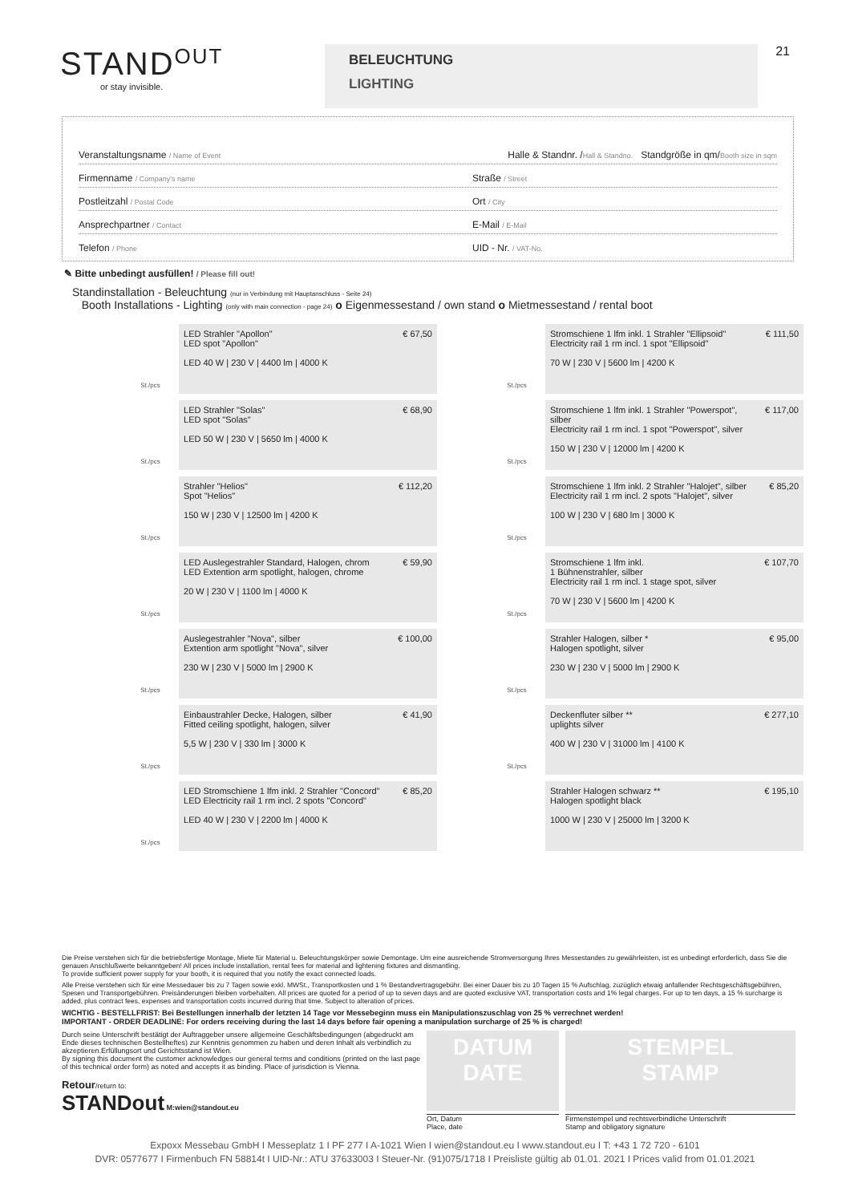STAND<sup>OUT</sup>
or stay invisible.
BELEUCHTUNG
LIGHTING
21
Veranstaltungsname / Name of Event Halle & Standnr. /Hall & Standno. Standgröße in qm/Booth size in sqm
Firmenname / Company's name Straße / Street
Postleitzahl / Postal Code Ort / City
Ansprechpartner / Contact E-Mail / E-Mail
Telefon / Phone UID - Nr. / VAT-No.
✎ Bitte unbedingt ausfüllen! / Please fill out!
Standinstallation - Beleuchtung (nur in Verbindung mit Hauptanschluss - Seite 24)
Booth Installations - Lighting (only with main connection - page 24) o Eigenmessestand / own stand o Mietmessestand / rental boot
| | St./pcs | LED Strahler "Apollon" LED spot "Apollon" LED 40 W / 230 V / 4400 lm / 4000 K | € 67,50 | | St./pcs | Stromschiene 1 lfm inkl. 1 Strahler "Ellipsoid" Electricity rail 1 rm incl. 1 spot "Ellipsoid" 70 W / 230 V / 5600 lm / 4200 K | € 111,50 |
| | St./pcs | LED Strahler "Solas" LED spot "Solas" LED 50 W / 230 V / 5650 lm / 4000 K | € 68,90 | | St./pcs | Stromschiene 1 lfm inkl. 1 Strahler "Powerspot", silber Electricity rail 1 rm incl. 1 spot "Powerspot", silver 150 W / 230 V / 12000 lm / 4200 K | € 117,00 |
| | St./pcs | Strahler "Helios" Spot "Helios" 150 W / 230 V / 12500 lm / 4200 K | € 112,20 | | St./pcs | Stromschiene 1 lfm inkl. 2 Strahler "Halojet", silber Electricity rail 1 rm incl. 2 spots "Halojet", silver 100 W / 230 V / 680 lm / 3000 K | € 85,20 |
| | St./pcs | LED Auslegestrahler Standard, Halogen, chrom LED Extention arm spotlight, halogen, chrome 20 W / 230 V / 1100 lm / 4000 K | € 59,90 | | St./pcs | Stromschiene 1 lfm inkl. 1 Bühnenstrahler, silber Electricity rail 1 rm incl. 1 stage spot, silver 70 W / 230 V / 5600 lm / 4200 K | € 107,70 |
| | St./pcs | Auslegestrahler "Nova", silber Extention arm spotlight "Nova", silver 230 W / 230 V / 5000 lm / 2900 K | € 100,00 | | St./pcs | Strahler Halogen, silber * Halogen spotlight, silver 230 W / 230 V / 5000 lm / 2900 K | € 95,00 |
| | St./pcs | Einbaustrahler Decke, Halogen, silber Fitted ceiling spotlight, halogen, silver 5,5 W / 230 V / 330 lm / 3000 K | € 41,90 | | St./pcs | Deckenfluter silber ** uplights silver 400 W / 230 V / 31000 lm / 4100 K | € 277,10 |
| | St./pcs | LED Stromschiene 1 lfm inkl. 2 Strahler "Concord" LED Electricity rail 1 rm incl. 2 spots "Concord" LED 40 W / 230 V / 2200 lm / 4000 K | € 85,20 | | | Strahler Halogen schwarz ** Halogen spotlight black 1000 W / 230 V / 25000 lm / 3200 K | € 195,10 |
Die Preise verstehen sich für die betriebsfertige Montage, Miete für Material u. Beleuchtungskörper sowie Demontage. Um eine ausreichende Stromversorgung Ihres Messestandes zu gewährleisten, ist es unbedingt erforderlich, dass Sie die genauen Anschlußwerte bekanntgeben! All prices include installation, rental fees for material and lightening fixtures and dismantling.
To provide sufficient power supply for your booth, it is required that you notify the exact connected loads.
Alle Preise verstehen sich für eine Messedauer bis zu 7 Tagen sowie exkl. MWSt., Transportkosten und 1 % Bestandvertragsgebühr. Bei einer Dauer bis zu 10 Tagen 15 % Aufschlag, zuzüglich etwaig anfallender Rechtsgeschäftsgebühren, Spesen und Transportgebühren. Preisänderungen bleiben vorbehalten. All prices are quoted for a period of up to seven days and are quoted exclusive VAT, transportation costs and 1% legal charges. For up to ten days, a 15 % surcharge is added, plus contract fees, expenses and transportation costs incurred during that time. Subject to alteration of prices.
WICHTIG - BESTELLFRIST: Bei Bestellungen innerhalb der letzten 14 Tage vor Messebeginn muss ein Manipulationszuschlag von 25 % verrechnet werden!
IMPORTANT - ORDER DEADLINE: For orders receiving during the last 14 days before fair opening a manipulation surcharge of 25 % is charged!
Durch seine Unterschrift bestätigt der Auftraggeber unsere allgemeine Geschäftsbedingungen (abgedruckt am Ende dieses technischen Bestellheftes) zur Kenntnis genommen zu haben und deren Inhalt als verbindlich zu akzeptieren.Erfüllungsort und Gerichtsstand ist Wien.
By signing this document the customer acknowledges our general terms and conditions (printed on the last page of this technical order form) as noted and accepts it as binding. Place of jurisdiction is Vienna.
Retour/return to:
STANDout M:wien@standout.eu
DATUM
DATE
Ort, Datum
Place, date
STEMPEL
STAMP
Firmenstempel und rechtsverbindliche Unterschrift
Stamp and obligatory signature
Expoxx Messebau GmbH I Messeplatz 1 I PF 277 I A-1021 Wien I wien@standout.eu I www.standout.eu I T: +43 1 72 720 - 6101
DVR: 0577677 I Firmenbuch FN 58814t I UID-Nr.: ATU 37633003 I Steuer-Nr. (91)075/1718 I Preisliste gültig ab 01.01. 2021 I Prices valid from 01.01.2021